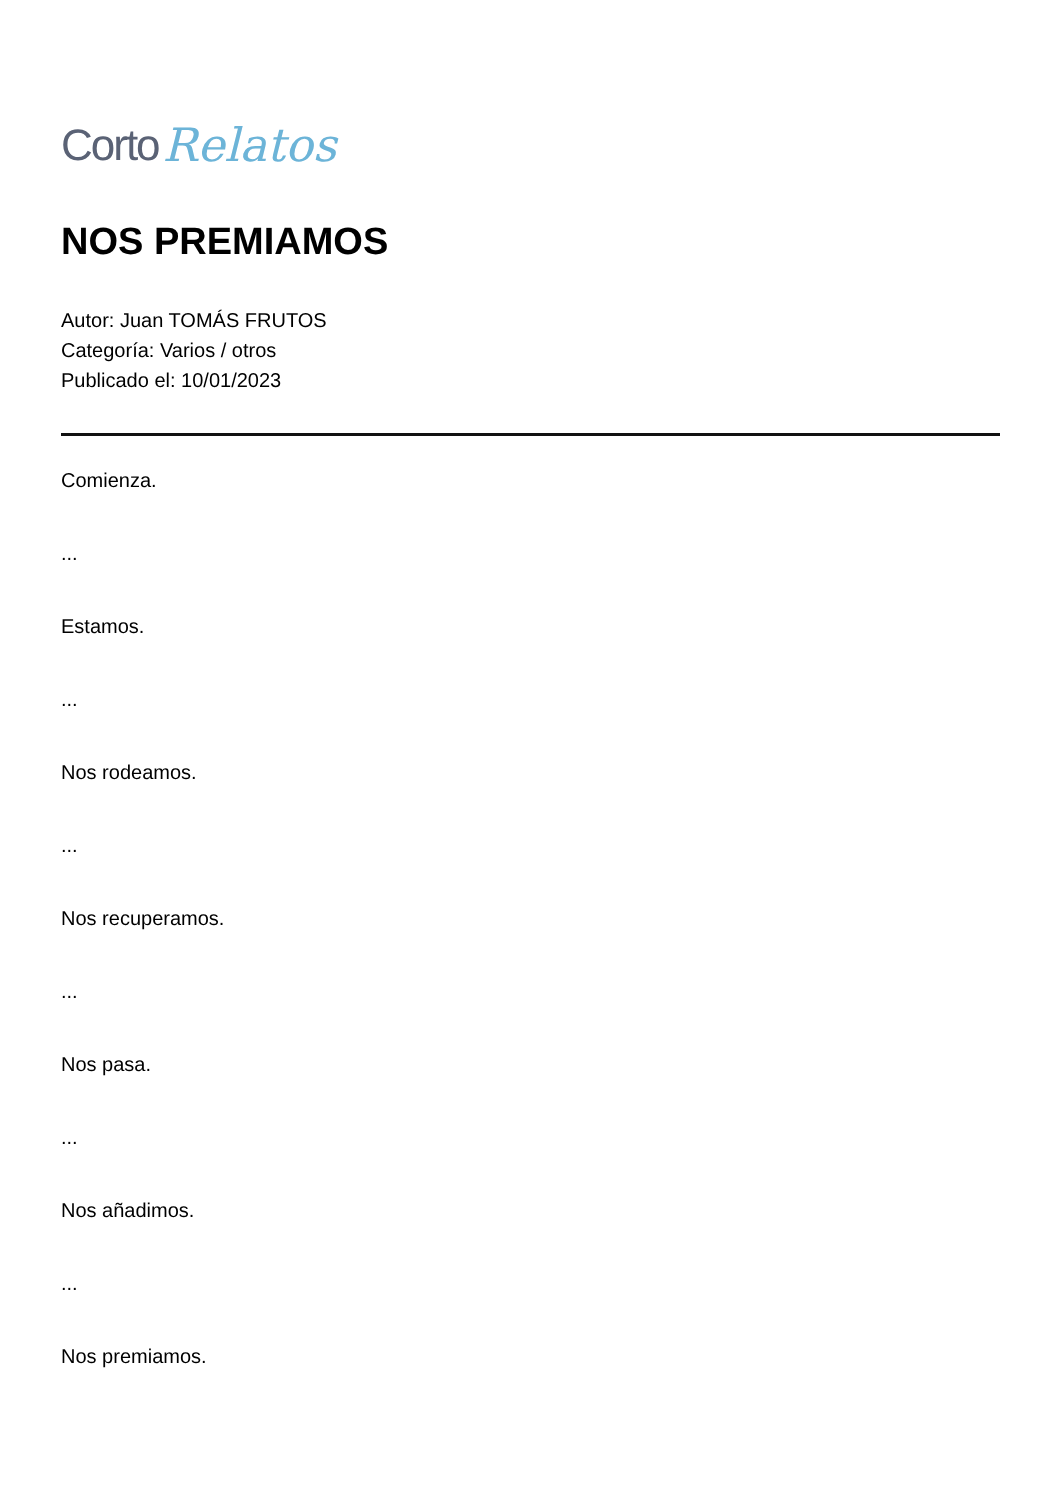Corto Relatos
NOS PREMIAMOS
Autor: Juan TOMÁS FRUTOS
Categoría: Varios / otros
Publicado el: 10/01/2023
Comienza.
...
Estamos.
...
Nos rodeamos.
...
Nos recuperamos.
...
Nos pasa.
...
Nos añadimos.
...
Nos premiamos.